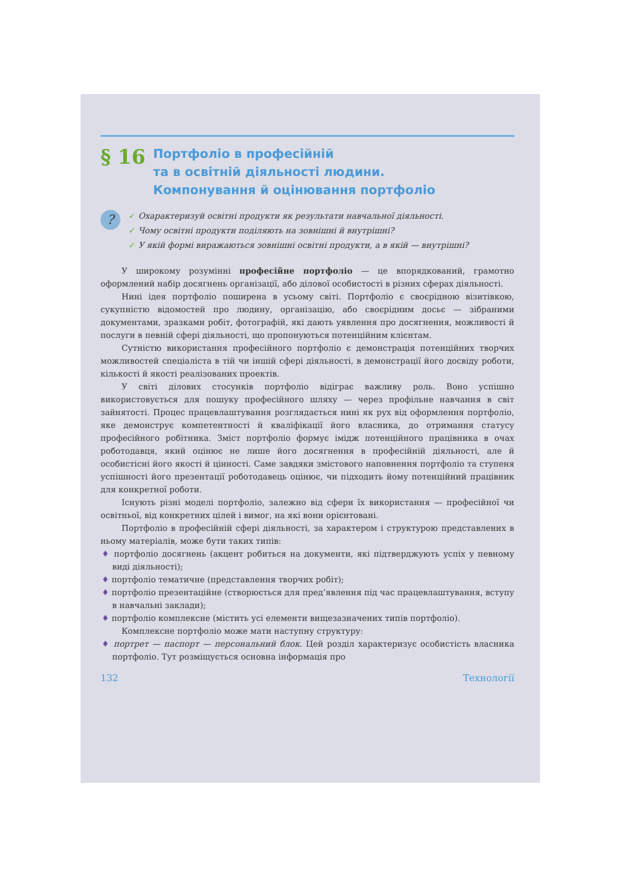§ 16
Портфоліо в професійній
та в освітній діяльності людини.
Компонування й оцінювання портфоліо
?
✓ Охарактеризуй освітні продукти як результати навчальної діяльності.
✓ Чому освітні продукти поділяють на зовнішні й внутрішні?
✓ У якій формі виражаються зовнішні освітні продукти, а в якій — внутрішні?
У широкому розумінні професійне портфоліо — це впорядкований, грамотно оформлений набір досягнень організації, або ділової особистості в різних сферах діяльності.
Нині ідея портфоліо поширена в усьому світі. Портфоліо є своєрідною візитівкою, сукупністю відомостей про людину, організацію, або своєрідним досьє — зібраними документами, зразками робіт, фотографій, які дають уявлення про досягнення, можливості й послуги в певній сфері діяльності, що пропонуються потенційним клієнтам.
Сутністю використання професійного портфоліо є демонстрація потенційних творчих можливостей спеціаліста в тій чи іншій сфері діяльності, в демонстрації його досвіду роботи, кількості й якості реалізованих проектів.
У світі ділових стосунків портфоліо відіграє важливу роль. Воно успішно використовується для пошуку професійного шляху — через профільне навчання в світ зайнятості. Процес працевлаштування розглядається нині як рух від оформлення портфоліо, яке демонструє компетентності й кваліфікації його власника, до отримання статусу професійного робітника. Зміст портфоліо формує імідж потенційного працівника в очах роботодавця, який оцінює не лише його досягнення в професійній діяльності, але й особистісні його якості й цінності. Саме завдяки змістового наповнення портфоліо та ступеня успішності його презентації роботодавець оцінює, чи підходить йому потенційний працівник для конкретної роботи.
Існують різні моделі портфоліо, залежно від сфери їх використання — професійної чи освітньої, від конкретних цілей і вимог, на які вони орієнтовані.
Портфоліо в професійній сфері діяльності, за характером і структурою представлених в ньому матеріалів, може бути таких типів:
♦ портфоліо досягнень (акцент робиться на документи, які підтверджують успіх у певному виді діяльності);
♦ портфоліо тематичне (представлення творчих робіт);
♦ портфоліо презентаційне (створюється для пред’явлення під час працевлаштування, вступу в навчальні заклади);
♦ портфоліо комплексне (містить усі елементи вищезазначених типів портфоліо).
Комплексне портфоліо може мати наступну структуру:
♦ портрет — паспорт — персональний блок. Цей розділ характеризує особистість власника портфоліо. Тут розміщується основна інформація про
132 Технології